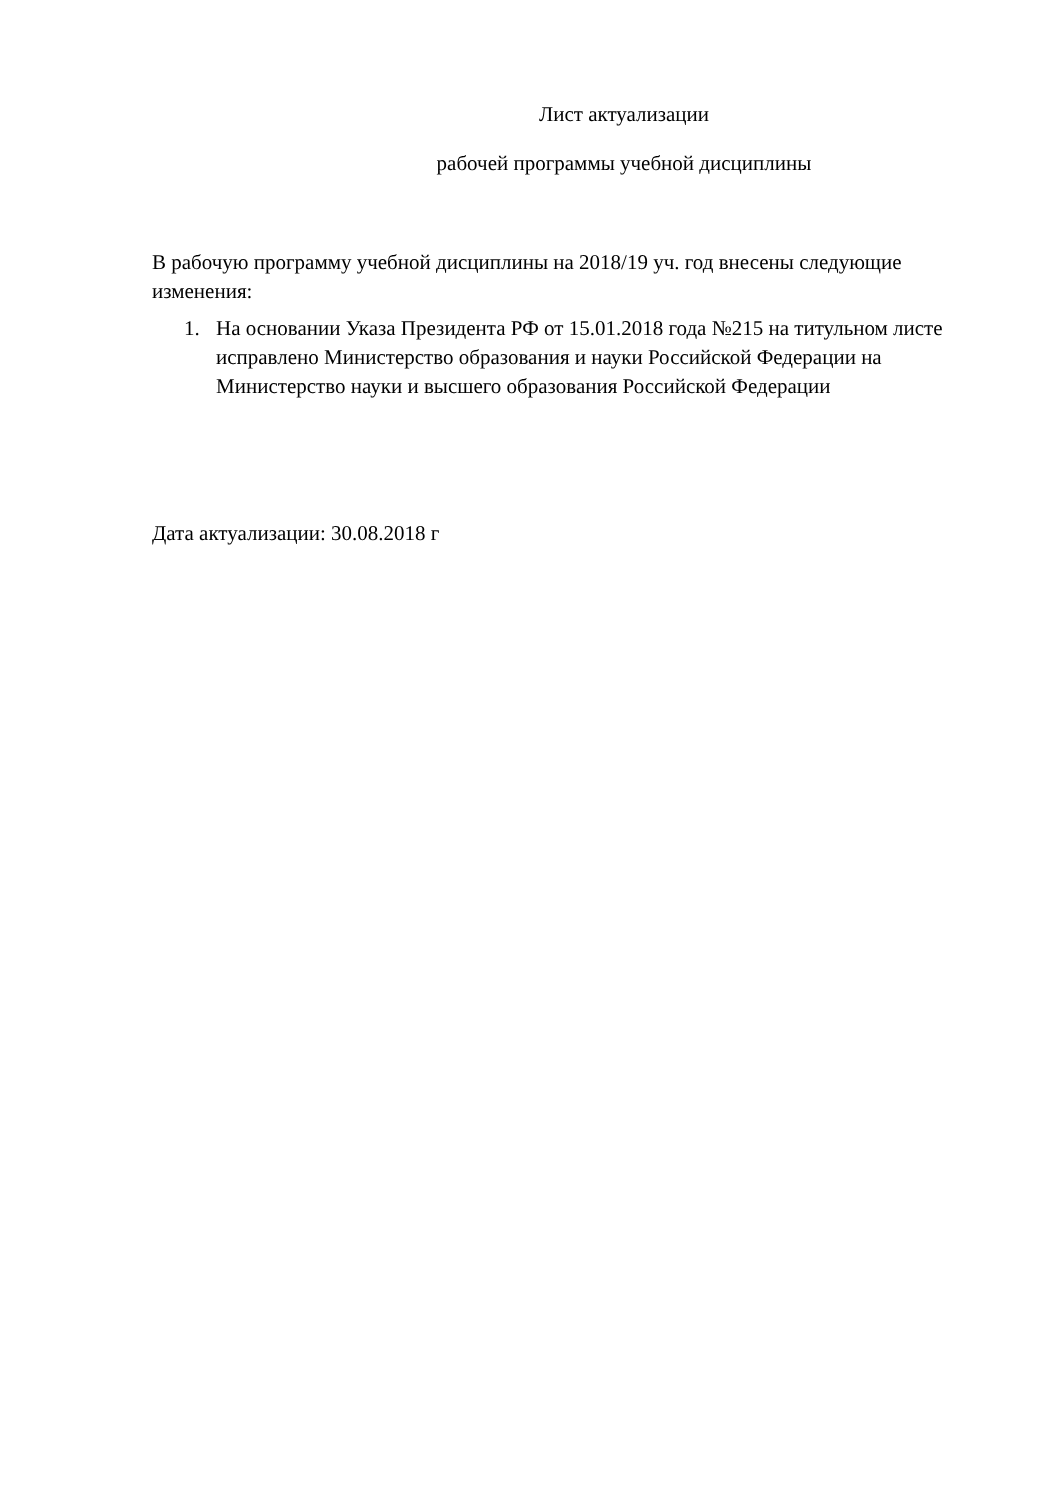Лист актуализации
рабочей программы учебной дисциплины
В рабочую программу учебной дисциплины на 2018/19 уч. год внесены следующие изменения:
1. На основании Указа Президента РФ от 15.01.2018 года №215 на титульном листе исправлено Министерство образования и науки Российской Федерации на Министерство науки и высшего образования Российской Федерации
Дата актуализации: 30.08.2018 г